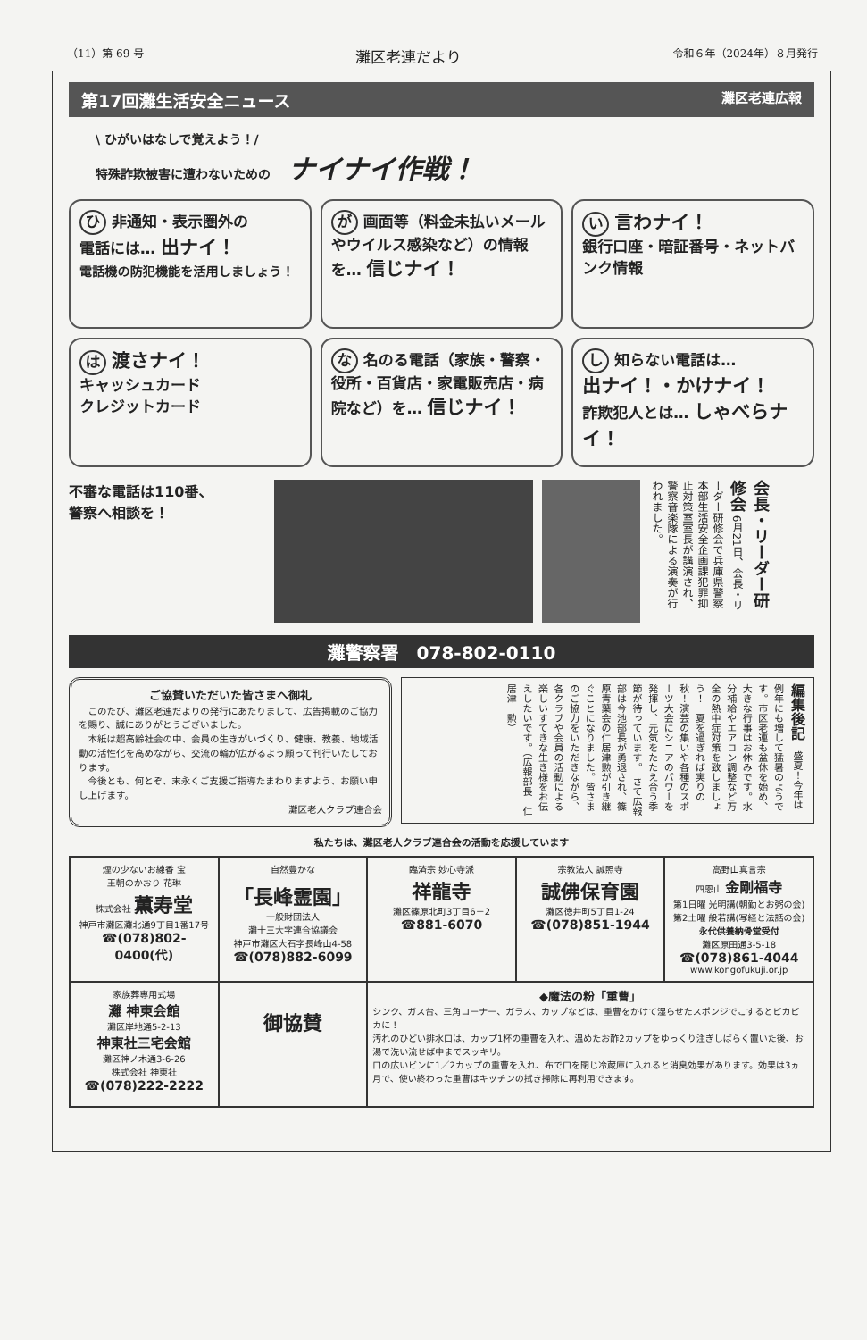（11）第 69 号 灘区老連だより 令和６年（2024年）８月発行
第17回灘生活安全ニュース 灘区老連広報
\ ひがいはなしで覚えよう！/
特殊詐欺被害に遭わないための ナイナイ作戦！
ひ 非通知・表示圏外の
電話には… 出ナイ！
電話機の防犯機能を活用しましょう！
が 画面等（料金未払いメールやウイルス感染など）の情報を… 信じナイ！
い 言わナイ！
銀行口座・暗証番号・ネットバンク情報
は 渡さナイ！
キャッシュカード
クレジットカード
な 名のる電話（家族・警察・役所・百貨店・家電販売店・病院など）を… 信じナイ！
し 知らない電話は…
出ナイ！・かけナイ！
詐欺犯人とは… しゃべらナイ！
不審な電話は110番、
警察へ相談を！
会長・リーダー研修会 6月21日、会長・リーダー研修会で兵庫県警察本部生活安全企画課犯罪抑止対策室室長が講演され、警察音楽隊による演奏が行われました。
灘警察署　078-802-0110
ご協賛いただいた皆さまへ御礼
　このたび、灘区老連だよりの発行にあたりまして、広告掲載のご協力を賜り、誠にありがとうございました。
　本紙は超高齢社会の中、会員の生きがいづくり、健康、教養、地域活動の活性化を高めながら、交流の輪が広がるよう願って刊行いたしております。
　今後とも、何とぞ、末永くご支援ご指導たまわりますよう、お願い申し上げます。
灘区老人クラブ連合会
編集後記　盛夏！今年は例年にも増して猛暑のようです。市区老連も盆休を始め、大きな行事はお休みです。水分補給やエアコン調整など万全の熱中症対策を致しましょう！　夏を過ぎれば実りの秋！演芸の集いや各種のスポーツ大会にシニアのパワーを発揮し、元気をたたえ合う季節が待っています。　さて広報部は今池部長が勇退され、篠原青葉会の仁居津勲が引き継ぐことになりました。皆さまのご協力をいただきながら、各クラブや会員の活動による楽しいすてきな生き様をお伝えしたいです。（広報部長　仁居津　勲）
私たちは、灘区老人クラブ連合会の活動を応援しています
煙の少ないお線香 宝
王朝のかおり 花琳
株式会社 薫寿堂
神戸市灘区灘北通9丁目1番17号
☎(078)802-0400(代)
自然豊かな
「長峰霊園」
一般財団法人
灘十三大字連合協議会
神戸市灘区大石字長峰山4-58
☎(078)882-6099
臨済宗 妙心寺派
祥龍寺
灘区篠原北町3丁目6－2
☎881-6070
宗教法人 誠照寺
誠佛保育園
灘区徳井町5丁目1-24
☎(078)851-1944
高野山真言宗
四恩山 金剛福寺
第1日曜 光明講(朝勤とお粥の会)
第2土曜 般若講(写経と法話の会)
永代供養納骨堂受付
灘区原田通3-5-18
☎(078)861-4044
www.kongofukuji.or.jp
家族葬専用式場
灘 神東会館
灘区岸地通5-2-13
神東社三宅会館
灘区神ノ木通3-6-26
株式会社 神東社
☎(078)222-2222
御協賛
◆魔法の粉「重曹」
シンク、ガス台、三角コーナー、ガラス、カップなどは、重曹をかけて湿らせたスポンジでこするとピカピカに！
汚れのひどい排水口は、カップ1杯の重曹を入れ、温めたお酢2カップをゆっくり注ぎしばらく置いた後、お湯で洗い流せば中までスッキリ。
口の広いビンに1／2カップの重曹を入れ、布で口を閉じ冷蔵庫に入れると消臭効果があります。効果は3ヵ月で、使い終わった重曹はキッチンの拭き掃除に再利用できます。